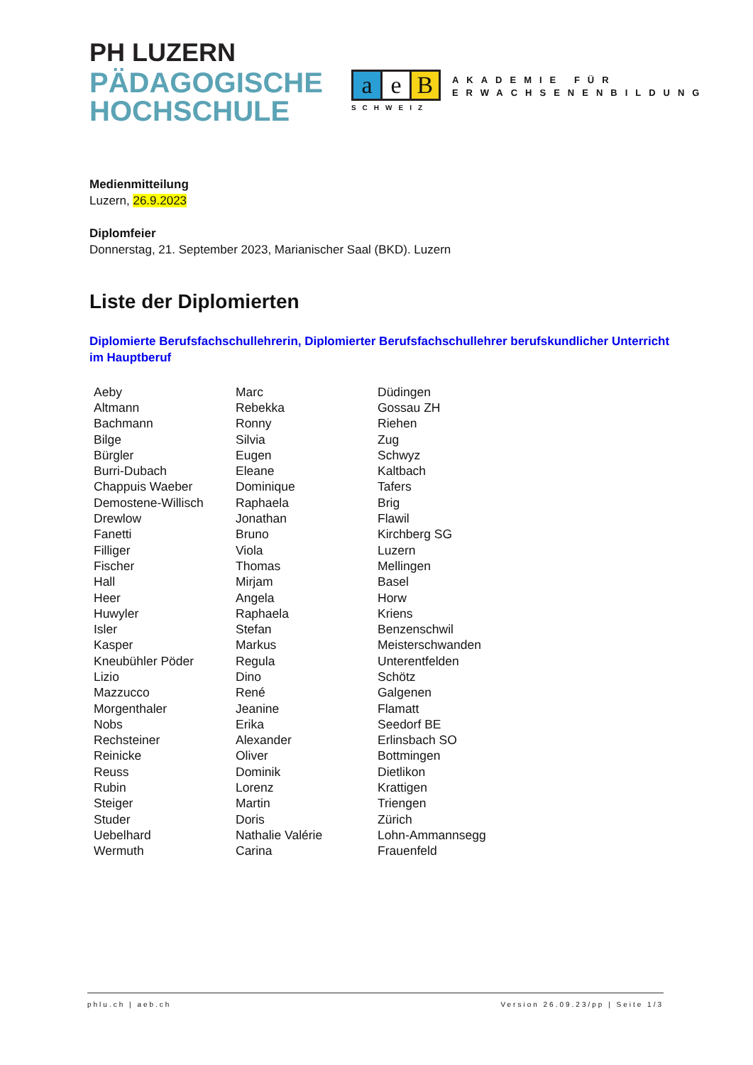PH LUZERN
PÄDAGOGISCHE
HOCHSCHULE
ae B
SCHWEIZ
AKADEMIE FÜR
ERWACHSENENBILDUNG
Medienmitteilung
Luzern, 26.9.2023
Diplomfeier
Donnerstag, 21. September 2023, Marianischer Saal (BKD). Luzern
Liste der Diplomierten
Diplomierte Berufsfachschullehrerin, Diplomierter Berufsfachschullehrer berufskundlicher Unterricht im Hauptberuf
| Aeby | Marc | Düdingen |
| Altmann | Rebekka | Gossau ZH |
| Bachmann | Ronny | Riehen |
| Bilge | Silvia | Zug |
| Bürgler | Eugen | Schwyz |
| Burri-Dubach | Eleane | Kaltbach |
| Chappuis Waeber | Dominique | Tafers |
| Demostene-Willisch | Raphaela | Brig |
| Drewlow | Jonathan | Flawil |
| Fanetti | Bruno | Kirchberg SG |
| Filliger | Viola | Luzern |
| Fischer | Thomas | Mellingen |
| Hall | Mirjam | Basel |
| Heer | Angela | Horw |
| Huwyler | Raphaela | Kriens |
| Isler | Stefan | Benzenschwil |
| Kasper | Markus | Meisterschwanden |
| Kneubühler Pöder | Regula | Unterentfelden |
| Lizio | Dino | Schötz |
| Mazzucco | René | Galgenen |
| Morgenthaler | Jeanine | Flamatt |
| Nobs | Erika | Seedorf BE |
| Rechsteiner | Alexander | Erlinsbach SO |
| Reinicke | Oliver | Bottmingen |
| Reuss | Dominik | Dietlikon |
| Rubin | Lorenz | Krattigen |
| Steiger | Martin | Triengen |
| Studer | Doris | Zürich |
| Uebelhard | Nathalie Valérie | Lohn-Ammannsegg |
| Wermuth | Carina | Frauenfeld |
phlu.ch | aeb.ch Version 26.09.23/pp | Seite 1/3